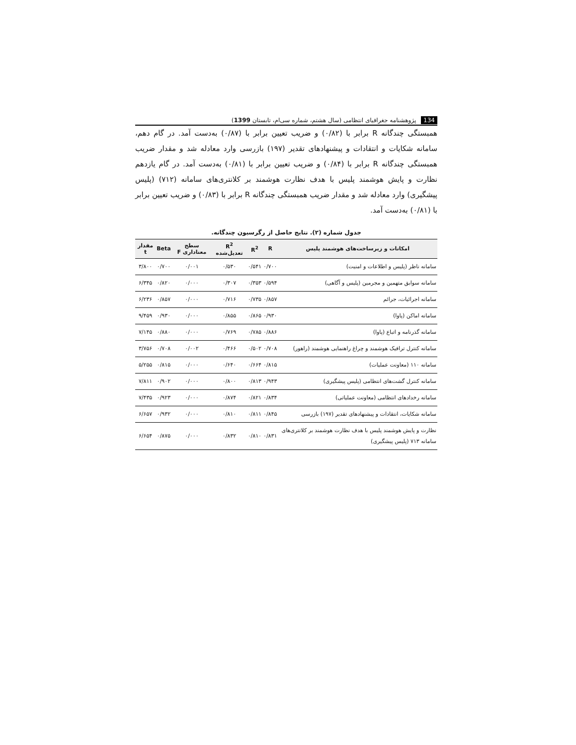134 پژوهشنامه جغرافیای انتظامی (سال هشتم، شماره سی‌ام، تابستان 1399)
همبستگی چندگانه R برابر با (۰/۸۲) و ضریب تعیین برابر با (۰/۸۷) به‌دست آمد. در گام دهم، سامانه شکایات و انتقادات و پیشنهادهای تقدیر (۱۹۷) بازرسی وارد معادله شد و مقدار ضریب همبستگی چندگانه R برابر با (۰/۸۴) و ضریب تعیین برابر با (۰/۸۱) به‌دست آمد. در گام یازدهم نظارت و پایش هوشمند پلیس با هدف نظارت هوشمند بر کلانتری‌های سامانه (۷۱۲) (پلیس پیشگیری) وارد معادله شد و مقدار ضریب همبستگی چندگانه R برابر با (۰/۸۳) و ضریب تعیین برابر با (۰/۸۱) به‌دست آمد.
جدول شماره (۲). نتایج حاصل از رگرسیون چندگانه.
| امکانات و زیرساخت‌های هوشمند پلیس | R | R<sup>2</sup> | R<sup>2</sup> تعدیل‌شده | سطح معناداری F | Beta | مقدار t |
| --- | --- | --- | --- | --- | --- | --- |
| سامانه ناظر (پلیس و اطلاعات و امنیت) | ۰/۷۰۰ | ۰/۵۴۱ | ۰/۵۳۰ | ۰/۰۰۱ | ۰/۷۰۰ | ۳/۸۰۰ |
| سامانه سوابق متهمین و مجرمین (پلیس و آگاهی) | ۰/۵۹۴ | ۰/۳۵۳ | ۰/۳۰۷ | ۰/۰۰۰ | ۰/۸۲۰ | ۶/۳۴۵ |
| سامانه اجرائیات، جرائم | ۰/۸۵۷ | ۰/۷۳۵ | ۰/۷۱۶ | ۰/۰۰۰ | ۰/۸۵۷ | ۶/۲۳۶ |
| سامانه اماکن (پاوا) | ۰/۹۳۰ | ۰/۸۶۵ | ۰/۸۵۵ | ۰/۰۰۰ | ۰/۹۳۰ | ۹/۴۵۹ |
| سامانه گذرنامه و اتباع (پاوا) | ۰/۸۸۶ | ۰/۷۸۵ | ۰/۷۶۹ | ۰/۰۰۰ | ۰/۸۸۰ | ۷/۱۴۵ |
| سامانه کنترل ترافیک هوشمند و چراغ راهنمایی هوشمند (راهور) | ۰/۷۰۸ | ۰/۵۰۲ | ۰/۴۶۶ | ۰/۰۰۲ | ۰/۷۰۸ | ۳/۷۵۶ |
| سامانه ۱۱۰ (معاونت عملیات) | ۰/۸۱۵ | ۰/۶۶۴ | ۰/۶۴۰ | ۰/۰۰۰ | ۰/۸۱۵ | ۵/۲۵۵ |
| سامانه کنترل گشت‌های انتظامی (پلیس پیشگیری) | ۰/۹۴۳ | ۰/۸۱۳ | ۰/۸۰۰ | ۰/۰۰۰ | ۰/۹۰۲ | ۷/۸۱۱ |
| سامانه رخدادهای انتظامی (معاونت عملیاتی) | ۰/۸۳۴ | ۰/۸۲۱ | ۰/۸۷۴ | ۰/۰۰۰ | ۰/۹۲۳ | ۷/۴۳۵ |
| سامانه شکایات، انتقادات و پیشنهادهای تقدیر (۱۹۷) بازرسی | ۰/۸۴۵ | ۰/۸۱۱ | ۰/۸۱۰ | ۰/۰۰۰ | ۰/۹۳۲ | ۶/۶۵۷ |
| نظارت و پایش هوشمند پلیس با هدف نظارت هوشمند بر کلانتری‌های سامانه ۷۱۳ (پلیس پیشگیری) | ۰/۸۳۱ | ۰/۸۱۰ | ۰/۸۳۲ | ۰/۰۰۰ | ۰/۸۷۵ | ۶/۶۵۴ |